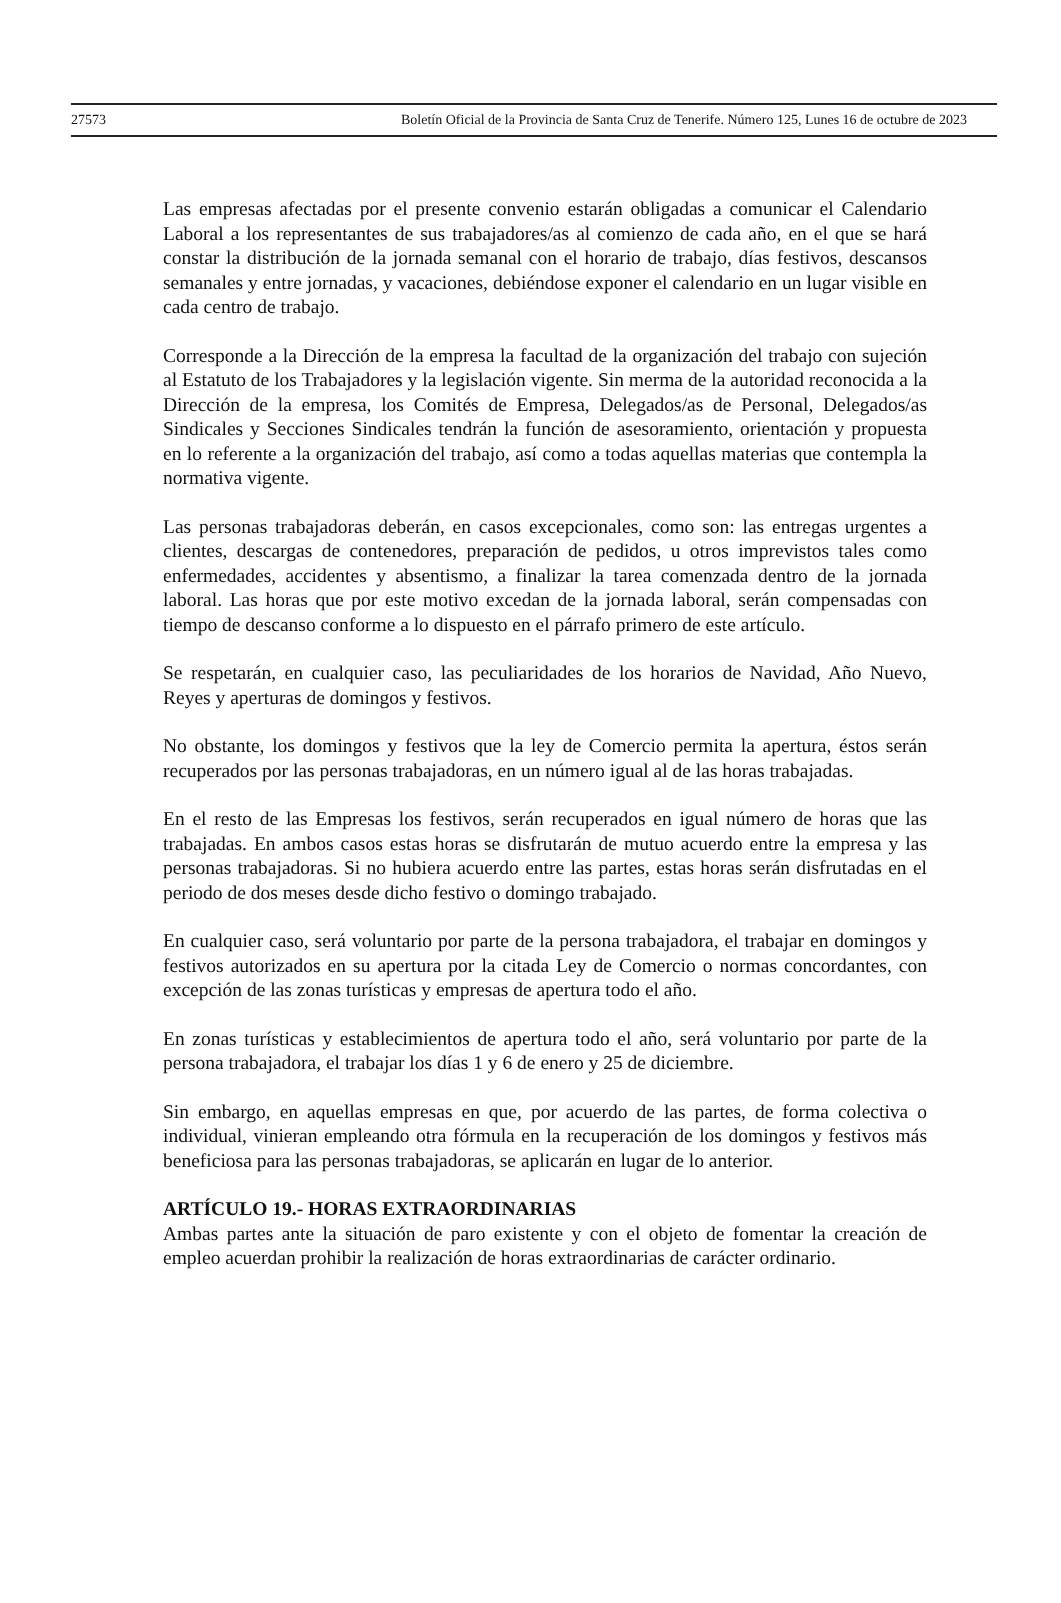27573 Boletín Oficial de la Provincia de Santa Cruz de Tenerife. Número 125, Lunes 16 de octubre de 2023
Las empresas afectadas por el presente convenio estarán obligadas a comunicar el Calendario Laboral a los representantes de sus trabajadores/as al comienzo de cada año, en el que se hará constar la distribución de la jornada semanal con el horario de trabajo, días festivos, descansos semanales y entre jornadas, y vacaciones, debiéndose exponer el calendario en un lugar visible en cada centro de trabajo.
Corresponde a la Dirección de la empresa la facultad de la organización del trabajo con sujeción al Estatuto de los Trabajadores y la legislación vigente. Sin merma de la autoridad reconocida a la Dirección de la empresa, los Comités de Empresa, Delegados/as de Personal, Delegados/as Sindicales y Secciones Sindicales tendrán la función de asesoramiento, orientación y propuesta en lo referente a la organización del trabajo, así como a todas aquellas materias que contempla la normativa vigente.
Las personas trabajadoras deberán, en casos excepcionales, como son: las entregas urgentes a clientes, descargas de contenedores, preparación de pedidos, u otros imprevistos tales como enfermedades, accidentes y absentismo, a finalizar la tarea comenzada dentro de la jornada laboral. Las horas que por este motivo excedan de la jornada laboral, serán compensadas con tiempo de descanso conforme a lo dispuesto en el párrafo primero de este artículo.
Se respetarán, en cualquier caso, las peculiaridades de los horarios de Navidad, Año Nuevo, Reyes y aperturas de domingos y festivos.
No obstante, los domingos y festivos que la ley de Comercio permita la apertura, éstos serán recuperados por las personas trabajadoras, en un número igual al de las horas trabajadas.
En el resto de las Empresas los festivos, serán recuperados en igual número de horas que las trabajadas. En ambos casos estas horas se disfrutarán de mutuo acuerdo entre la empresa y las personas trabajadoras. Si no hubiera acuerdo entre las partes, estas horas serán disfrutadas en el periodo de dos meses desde dicho festivo o domingo trabajado.
En cualquier caso, será voluntario por parte de la persona trabajadora, el trabajar en domingos y festivos autorizados en su apertura por la citada Ley de Comercio o normas concordantes, con excepción de las zonas turísticas y empresas de apertura todo el año.
En zonas turísticas y establecimientos de apertura todo el año, será voluntario por parte de la persona trabajadora, el trabajar los días 1 y 6 de enero y 25 de diciembre.
Sin embargo, en aquellas empresas en que, por acuerdo de las partes, de forma colectiva o individual, vinieran empleando otra fórmula en la recuperación de los domingos y festivos más beneficiosa para las personas trabajadoras, se aplicarán en lugar de lo anterior.
ARTÍCULO 19.- HORAS EXTRAORDINARIAS
Ambas partes ante la situación de paro existente y con el objeto de fomentar la creación de empleo acuerdan prohibir la realización de horas extraordinarias de carácter ordinario.